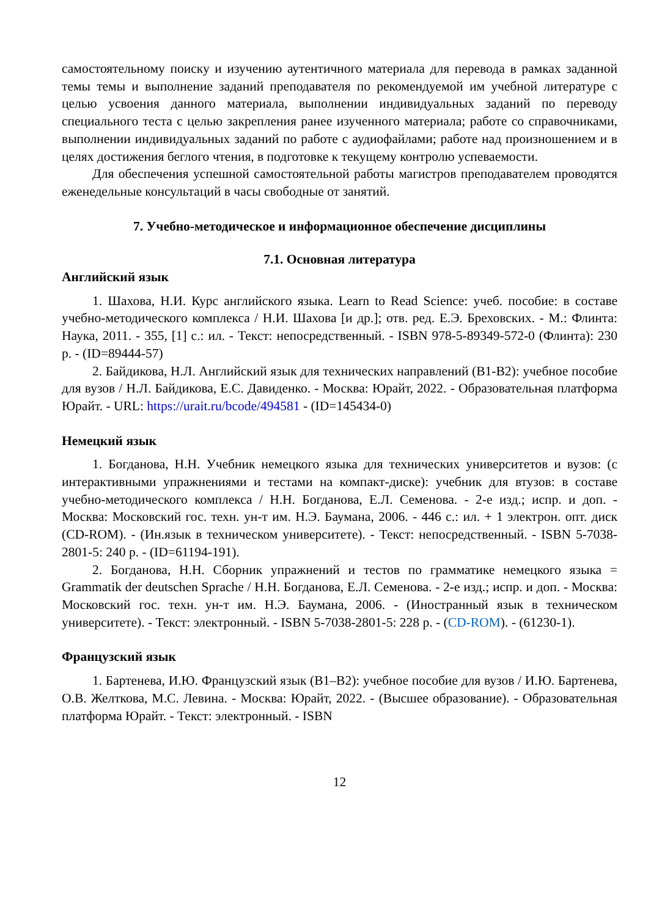самостоятельному поиску и изучению аутентичного материала для перевода в рамках заданной темы темы и выполнение заданий преподавателя по рекомендуемой им учебной литературе с целью усвоения данного материала, выполнении индивидуальных заданий по переводу специального теста с целью закрепления ранее изученного материала; работе со справочниками, выполнении индивидуальных заданий по работе с аудиофайлами; работе над произношением и в целях достижения беглого чтения, в подготовке к текущему контролю успеваемости.
Для обеспечения успешной самостоятельной работы магистров преподавателем проводятся еженедельные консультаций в часы свободные от занятий.
7. Учебно-методическое и информационное обеспечение дисциплины
7.1. Основная литература
Английский язык
1. Шахова, Н.И. Курс английского языка. Learn to Read Science: учеб. пособие: в составе учебно-методического комплекса / Н.И. Шахова [и др.]; отв. ред. Е.Э. Бреховских. - М.: Флинта: Наука, 2011. - 355, [1] с.: ил. - Текст: непосредственный. - ISBN 978-5-89349-572-0 (Флинта): 230 р. - (ID=89444-57)
2. Байдикова, Н.Л. Английский язык для технических направлений (B1-B2): учебное пособие для вузов / Н.Л. Байдикова, Е.С. Давиденко. - Москва: Юрайт, 2022. - Образовательная платформа Юрайт. - URL: https://urait.ru/bcode/494581 - (ID=145434-0)
Немецкий язык
1. Богданова, Н.Н. Учебник немецкого языка для технических университетов и вузов: (с интерактивными упражнениями и тестами на компакт-диске): учебник для втузов: в составе учебно-методического комплекса / Н.Н. Богданова, Е.Л. Семенова. - 2-е изд.; испр. и доп. - Москва: Московский гос. техн. ун-т им. Н.Э. Баумана, 2006. - 446 с.: ил. + 1 электрон. опт. диск (CD-ROM). - (Ин.язык в техническом университете). - Текст: непосредственный. - ISBN 5-7038-2801-5: 240 р. - (ID=61194-191).
2. Богданова, Н.Н. Сборник упражнений и тестов по грамматике немецкого языка = Grammatik der deutschen Sprache / Н.Н. Богданова, Е.Л. Семенова. - 2-е изд.; испр. и доп. - Москва: Московский гос. техн. ун-т им. Н.Э. Баумана, 2006. - (Иностранный язык в техническом университете). - Текст: электронный. - ISBN 5-7038-2801-5: 228 р. - (CD-ROM). - (61230-1).
Французский язык
1. Бартенева, И.Ю. Французский язык (B1–B2): учебное пособие для вузов / И.Ю. Бартенева, О.В. Желткова, М.С. Левина. - Москва: Юрайт, 2022. - (Высшее образование). - Образовательная платформа Юрайт. - Текст: электронный. - ISBN
12